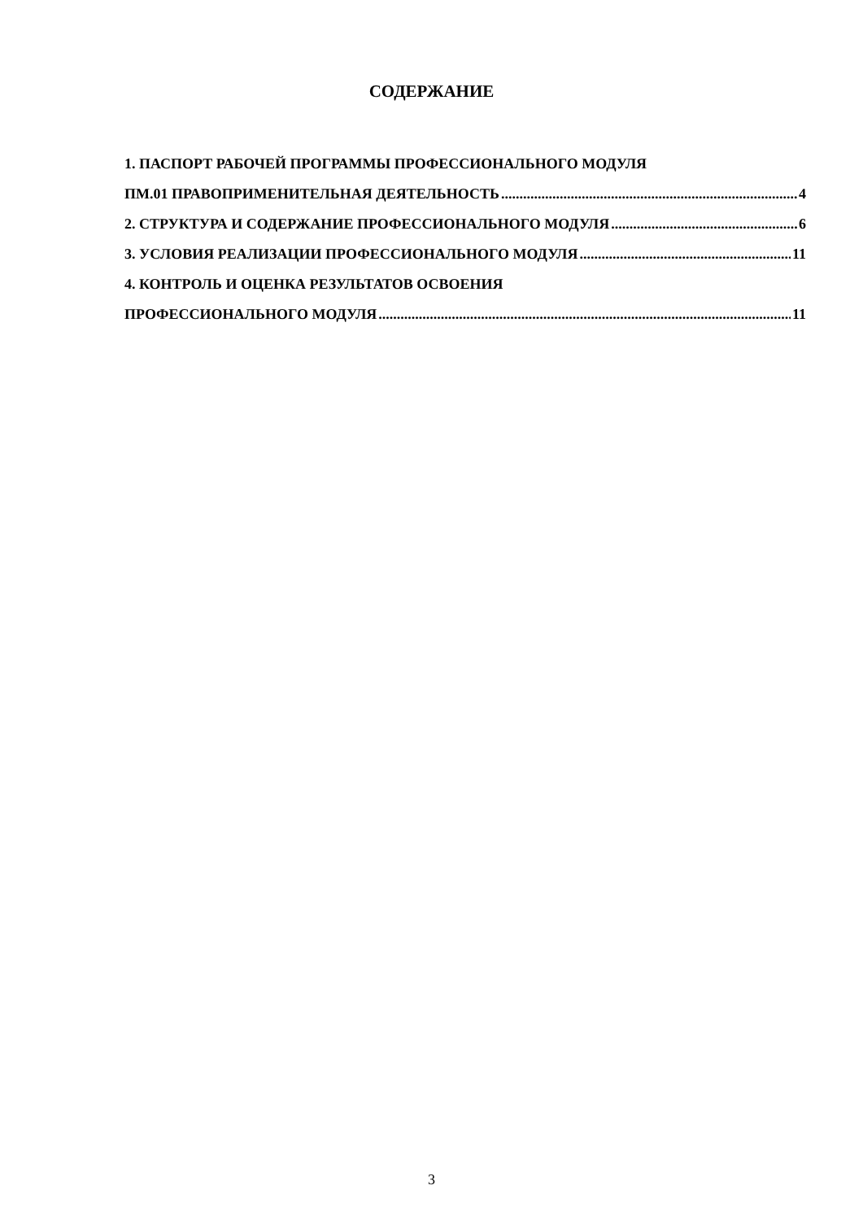СОДЕРЖАНИЕ
1. ПАСПОРТ РАБОЧЕЙ ПРОГРАММЫ ПРОФЕССИОНАЛЬНОГО МОДУЛЯ
ПМ.01 ПРАВОПРИМЕНИТЕЛЬНАЯ ДЕЯТЕЛЬНОСТЬ 4
2. СТРУКТУРА И СОДЕРЖАНИЕ ПРОФЕССИОНАЛЬНОГО МОДУЛЯ 6
3. УСЛОВИЯ РЕАЛИЗАЦИИ ПРОФЕССИОНАЛЬНОГО МОДУЛЯ 11
4. КОНТРОЛЬ И ОЦЕНКА РЕЗУЛЬТАТОВ ОСВОЕНИЯ
ПРОФЕССИОНАЛЬНОГО МОДУЛЯ 11
3